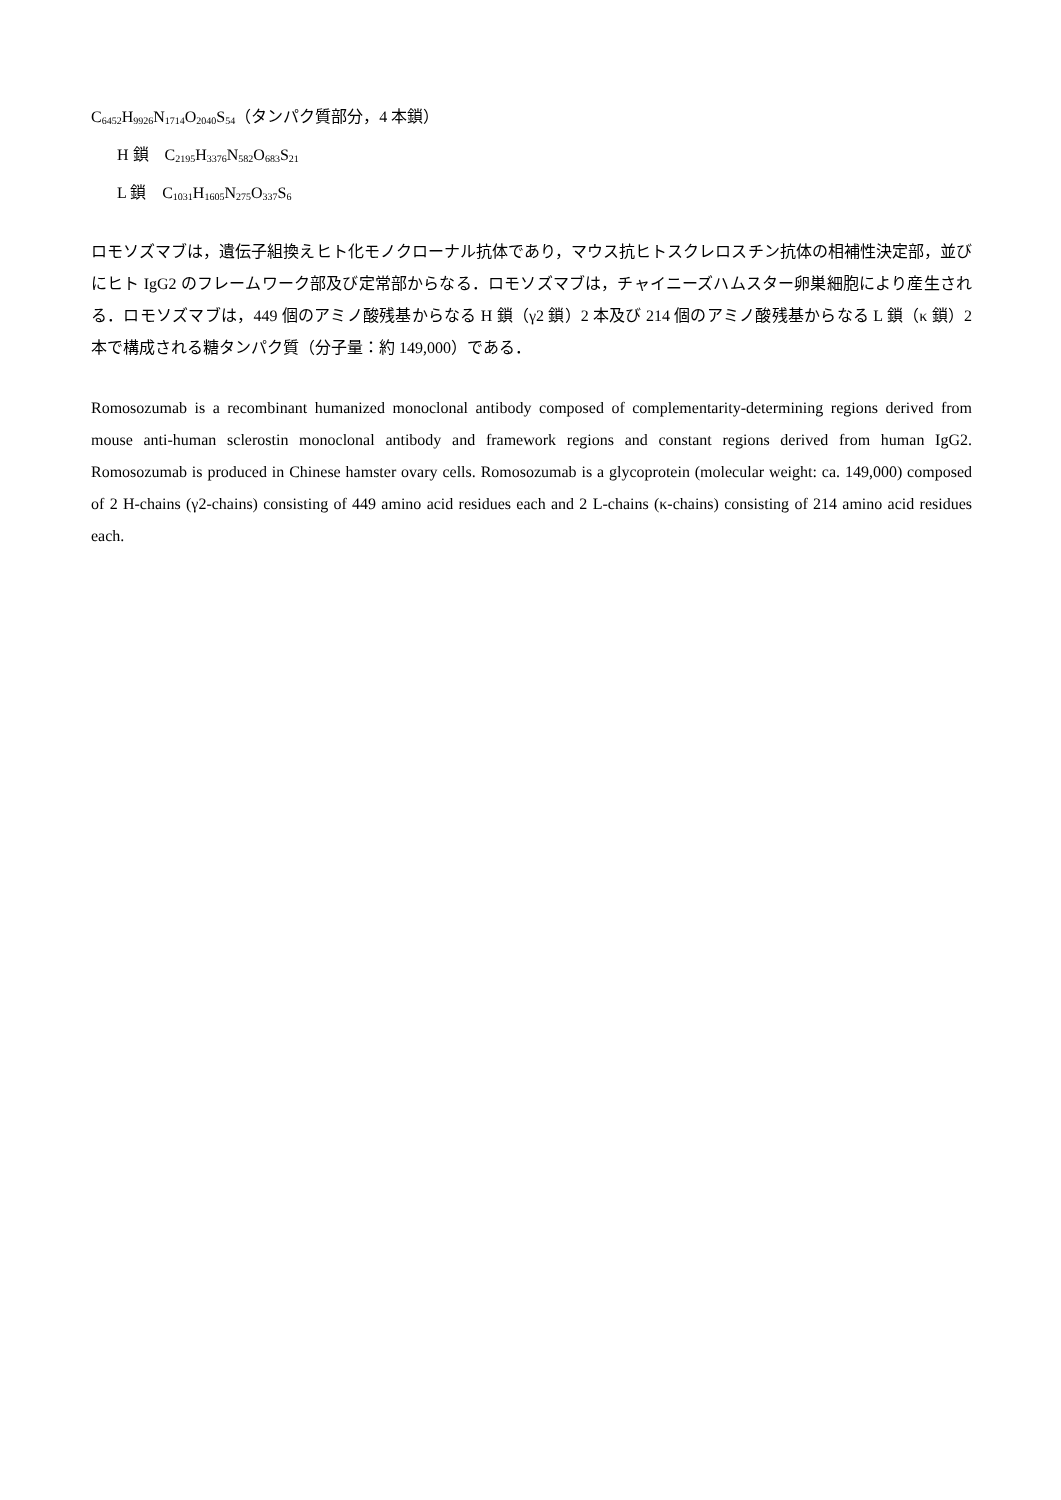C<sub>6452</sub>H<sub>9926</sub>N<sub>1714</sub>O<sub>2040</sub>S<sub>54</sub>（タンパク質部分，4 本鎖）
H 鎖　C<sub>2195</sub>H<sub>3376</sub>N<sub>582</sub>O<sub>683</sub>S<sub>21</sub>
L 鎖　C<sub>1031</sub>H<sub>1605</sub>N<sub>275</sub>O<sub>337</sub>S<sub>6</sub>
ロモソズマブは，遺伝子組換えヒト化モノクローナル抗体であり，マウス抗ヒトスクレロスチン抗体の相補性決定部，並びにヒト IgG2 のフレームワーク部及び定常部からなる．ロモソズマブは，チャイニーズハムスター卵巣細胞により産生される．ロモソズマブは，449 個のアミノ酸残基からなる H 鎖（γ2 鎖）2 本及び 214 個のアミノ酸残基からなる L 鎖（κ 鎖）2 本で構成される糖タンパク質（分子量：約 149,000）である．
Romosozumab is a recombinant humanized monoclonal antibody composed of complementarity-determining regions derived from mouse anti-human sclerostin monoclonal antibody and framework regions and constant regions derived from human IgG2. Romosozumab is produced in Chinese hamster ovary cells. Romosozumab is a glycoprotein (molecular weight: ca. 149,000) composed of 2 H-chains (γ2-chains) consisting of 449 amino acid residues each and 2 L-chains (κ-chains) consisting of 214 amino acid residues each.